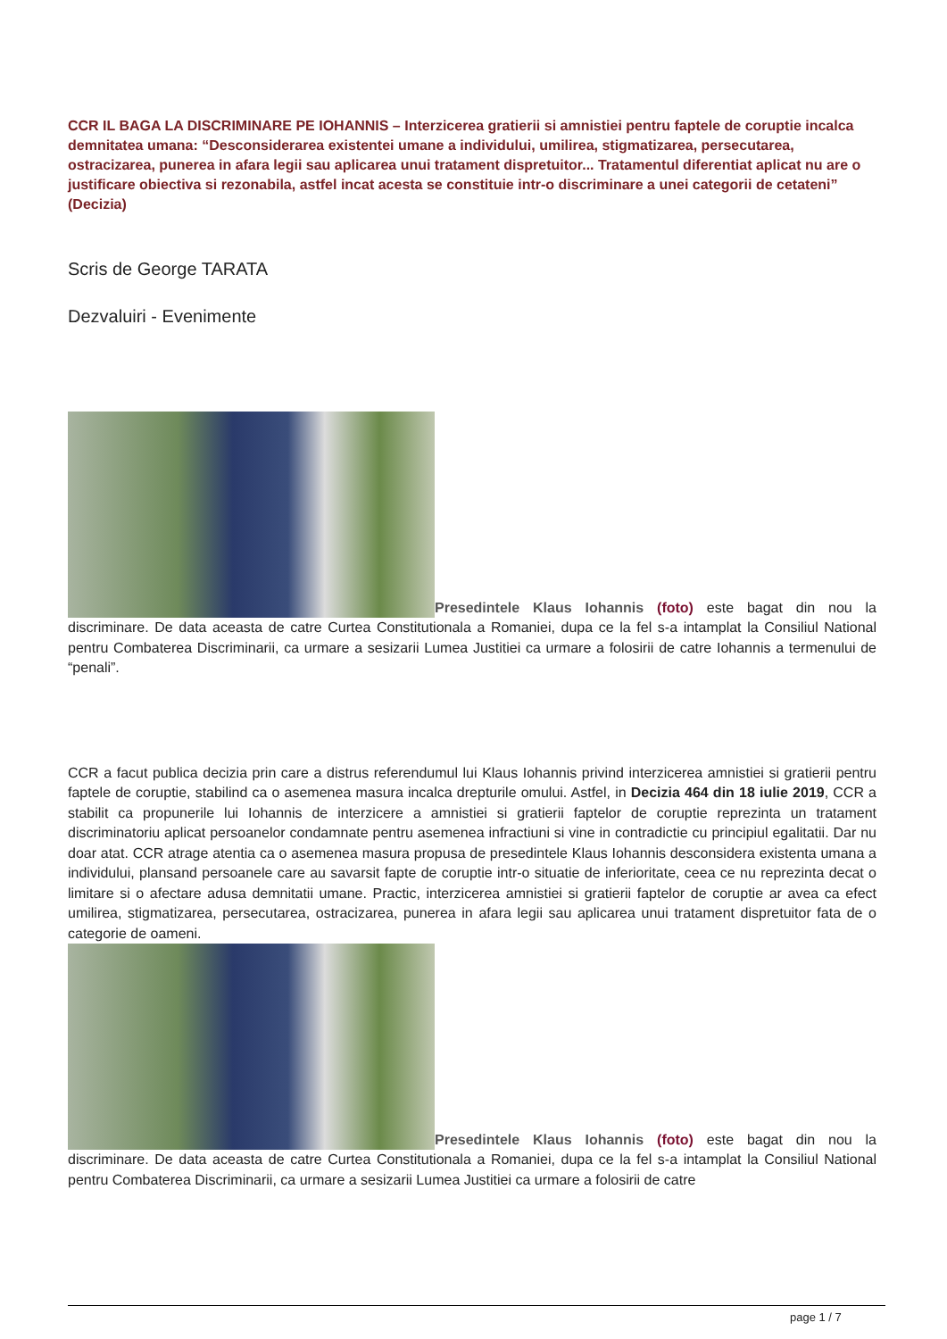CCR IL BAGA LA DISCRIMINARE PE IOHANNIS – Interzicerea gratierii si amnistiei pentru faptele de coruptie incalca demnitatea umana: “Desconsiderarea existentei umane a individului, umilirea, stigmatizarea, persecutarea, ostracizarea, punerea in afara legii sau aplicarea unui tratament dispretuitor... Tratamentul diferentiat aplicat nu are o justificare obiectiva si rezonabila, astfel incat acesta se constituie intr-o discriminare a unei categorii de cetateni” (Decizia)
Scris de George TARATA
Dezvaluiri - Evenimente
Presedintele Klaus Iohannis (foto) este bagat din nou la discriminare. De data aceasta de catre Curtea Constitutionala a Romaniei, dupa ce la fel s-a intamplat la Consiliul National pentru Combaterea Discriminarii, ca urmare a sesizarii Lumea Justitiei ca urmare a folosirii de catre Iohannis a termenului de “penali”.
CCR a facut publica decizia prin care a distrus referendumul lui Klaus Iohannis privind interzicerea amnistiei si gratierii pentru faptele de coruptie, stabilind ca o asemenea masura incalca drepturile omului. Astfel, in Decizia 464 din 18 iulie 2019, CCR a stabilit ca propunerile lui Iohannis de interzicere a amnistiei si gratierii faptelor de coruptie reprezinta un tratament discriminatoriu aplicat persoanelor condamnate pentru asemenea infractiuni si vine in contradictie cu principiul egalitatii. Dar nu doar atat. CCR atrage atentia ca o asemenea masura propusa de presedintele Klaus Iohannis desconsidera existenta umana a individului, plansand persoanele care au savarsit fapte de coruptie intr-o situatie de inferioritate, ceea ce nu reprezinta decat o limitare si o afectare adusa demnitatii umane. Practic, interzicerea amnistiei si gratierii faptelor de coruptie ar avea ca efect umilirea, stigmatizarea, persecutarea, ostracizarea, punerea in afara legii sau aplicarea unui tratament dispretuitor fata de o categorie de oameni.
Presedintele Klaus Iohannis (foto) este bagat din nou la discriminare. De data aceasta de catre Curtea Constitutionala a Romaniei, dupa ce la fel s-a intamplat la Consiliul National pentru Combaterea Discriminarii, ca urmare a sesizarii Lumea Justitiei ca urmare a folosirii de catre
page 1 / 7